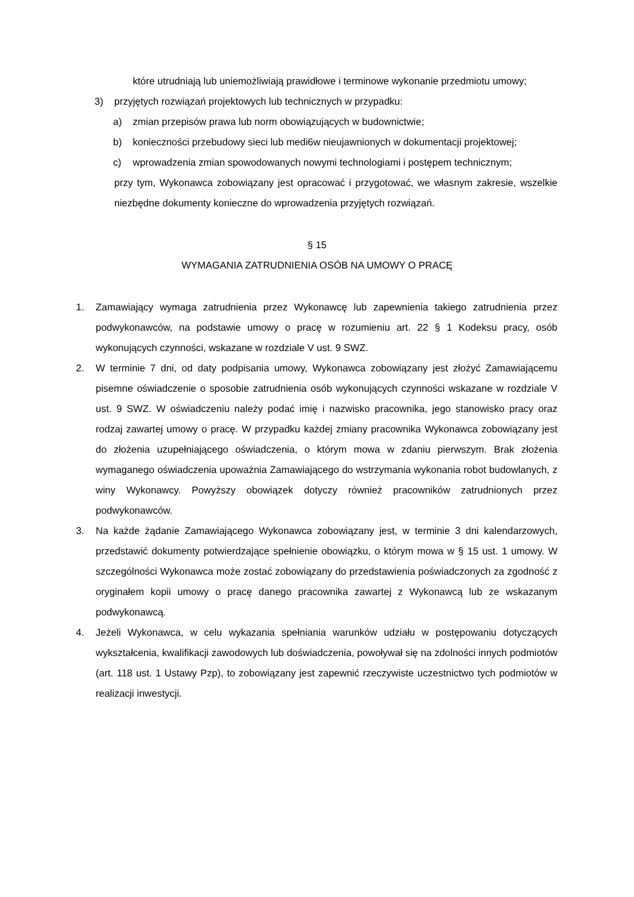które utrudniają lub uniemożliwiają prawidłowe i terminowe wykonanie przedmiotu umowy;
3) przyjętych rozwiązań projektowych lub technicznych w przypadku:
a) zmian przepisów prawa lub norm obowiązujących w budownictwie;
b) konieczności przebudowy sieci lub medi6w nieujawnionych w dokumentacji projektowej;
c) wprowadzenia zmian spowodowanych nowymi technologiami i postępem technicznym;
przy tym, Wykonawca zobowiązany jest opracować i przygotować, we własnym zakresie, wszelkie niezbędne dokumenty konieczne do wprowadzenia przyjętych rozwiązań.
§ 15
WYMAGANIA ZATRUDNIENIA OSÓB NA UMOWY O PRACĘ
1. Zamawiający wymaga zatrudnienia przez Wykonawcę lub zapewnienia takiego zatrudnienia przez podwykonawców, na podstawie umowy o pracę w rozumieniu art. 22 § 1 Kodeksu pracy, osób wykonujących czynności, wskazane w rozdziale V ust. 9 SWZ.
2. W terminie 7 dni, od daty podpisania umowy, Wykonawca zobowiązany jest złożyć Zamawiającemu pisemne oświadczenie o sposobie zatrudnienia osób wykonujących czynności wskazane w rozdziale V ust. 9 SWZ. W oświadczeniu należy podać imię i nazwisko pracownika, jego stanowisko pracy oraz rodzaj zawartej umowy o pracę. W przypadku każdej zmiany pracownika Wykonawca zobowiązany jest do złożenia uzupełniającego oświadczenia, o którym mowa w zdaniu pierwszym. Brak złożenia wymaganego oświadczenia upoważnia Zamawiającego do wstrzymania wykonania robot budowlanych, z winy Wykonawcy. Powyższy obowiązek dotyczy również pracowników zatrudnionych przez podwykonawców.
3. Na każde żądanie Zamawiającego Wykonawca zobowiązany jest, w terminie 3 dni kalendarzowych, przedstawić dokumenty potwierdzające spełnienie obowiązku, o którym mowa w § 15 ust. 1 umowy. W szczególności Wykonawca może zostać zobowiązany do przedstawienia poświadczonych za zgodność z oryginałem kopii umowy o pracę danego pracownika zawartej z Wykonawcą lub ze wskazanym podwykonawcą.
4. Jeżeli Wykonawca, w celu wykazania spełniania warunków udziału w postępowaniu dotyczących wykształcenia, kwalifikacji zawodowych lub doświadczenia, powoływał się na zdolności innych podmiotów (art. 118 ust. 1 Ustawy Pzp), to zobowiązany jest zapewnić rzeczywiste uczestnictwo tych podmiotów w realizacji inwestycji.